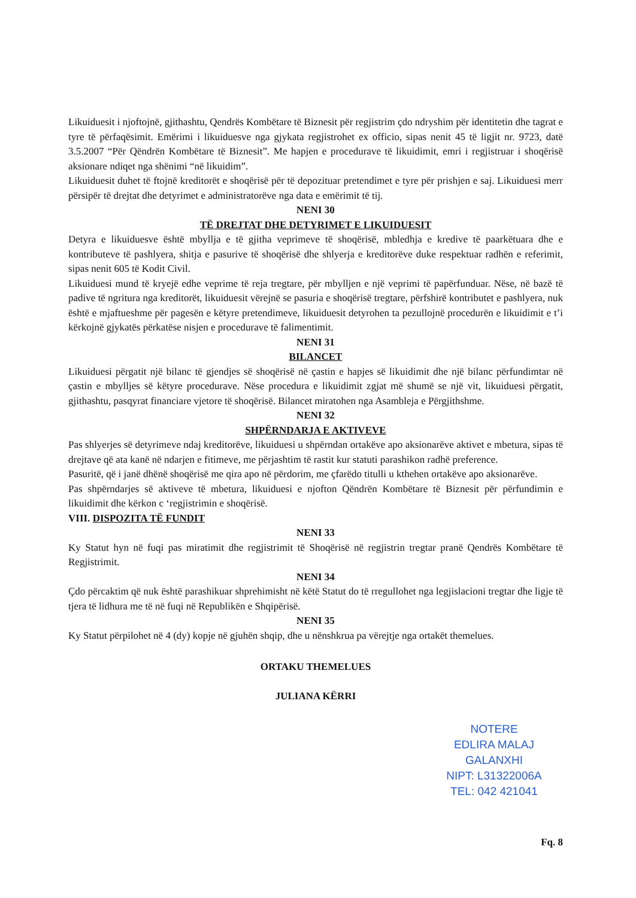Likuiduesit i njoftojnë, gjithashtu, Qendrës Kombëtare të Biznesit për regjistrim çdo ndryshim për identitetin dhe tagrat e tyre të përfaqësimit. Emërimi i likuiduesve nga gjykata regjistrohet ex officio, sipas nenit 45 të ligjit nr. 9723, datë 3.5.2007 “Për Qëndrën Kombëtare të Biznesit”. Me hapjen e procedurave të likuidimit, emri i regjistruar i shoqërisë aksionare ndiqet nga shënimi “në likuidim”.
Likuiduesit duhet të ftojnë kreditorët e shoqërisë për të depozituar pretendimet e tyre për prishjen e saj. Likuiduesi merr përsipër të drejtat dhe detyrimet e administratorëve nga data e emërimit të tij.
NENI 30
TË DREJTAT DHE DETYRIMET E LIKUIDUESIT
Detyra e likuiduesve është mbyllja e të gjitha veprimeve të shoqërisë, mbledhja e kredive të paarkëtuara dhe e kontributeve të pashlyera, shitja e pasurive të shoqërisë dhe shlyerja e kreditorëve duke respektuar radhën e referimit, sipas nenit 605 të Kodit Civil.
Likuiduesi mund të kryejë edhe veprime të reja tregtare, për mbylljen e një veprimi të papërfunduar. Nëse, në bazë të padive të ngritura nga kreditorët, likuiduesit vërejnë se pasuria e shoqërisë tregtare, përfshirë kontributet e pashlyera, nuk është e mjaftueshme për pagesën e këtyre pretendimeve, likuiduesit detyrohen ta pezullojnë procedurën e likuidimit e t’i kërkojnë gjykatës përkatëse nisjen e procedurave të falimentimit.
NENI 31
BILANCET
Likuiduesi përgatit një bilanc të gjendjes së shoqërisë në çastin e hapjes së likuidimit dhe një bilanc përfundimtar në çastin e mbylljes së këtyre procedurave. Nëse procedura e likuidimit zgjat më shumë se një vit, likuiduesi përgatit, gjithashtu, pasqyrat financiare vjetore të shoqërisë. Bilancet miratohen nga Asambleja e Përgjithshme.
NENI 32
SHPËRNDARJA E AKTIVEVE
Pas shlyerjes së detyrimeve ndaj kreditorëve, likuiduesi u shpërndan ortakëve apo aksionarëve aktivet e mbetura, sipas të drejtave që ata kanë në ndarjen e fitimeve, me përjashtim të rastit kur statuti parashikon radhë preference.
Pasuritë, që i janë dhënë shoqërisë me qira apo në përdorim, me çfarëdo titulli u kthehen ortakëve apo aksionarëve.
Pas shpërndarjes së aktiveve të mbetura, likuiduesi e njofton Qëndrën Kombëtare të Biznesit për përfundimin e likuidimit dhe kërkon c ‘regjistrimin e shoqërisë.
VIII. DISPOZITA TË FUNDIT
NENI 33
Ky Statut hyn në fuqi pas miratimit dhe regjistrimit të Shoqërisë në regjistrin tregtar pranë Qendrës Kombëtare të Regjistrimit.
NENI 34
Çdo përcaktim që nuk është parashikuar shprehimisht në këtë Statut do të rregullohet nga legjislacioni tregtar dhe ligje të tjera të lidhura me të në fuqi në Republikën e Shqipërisë.
NENI 35
Ky Statut përpilohet në 4 (dy) kopje në gjuhën shqip, dhe u nënshkrua pa vërejtje nga ortakët themelues.
ORTAKU THEMELUES
JULIANA KËRRI
NOTERE
EDLIRA MALAJ GALANXHI
NIPT: L31322006A
TEL: 042 421041
Fq. 8